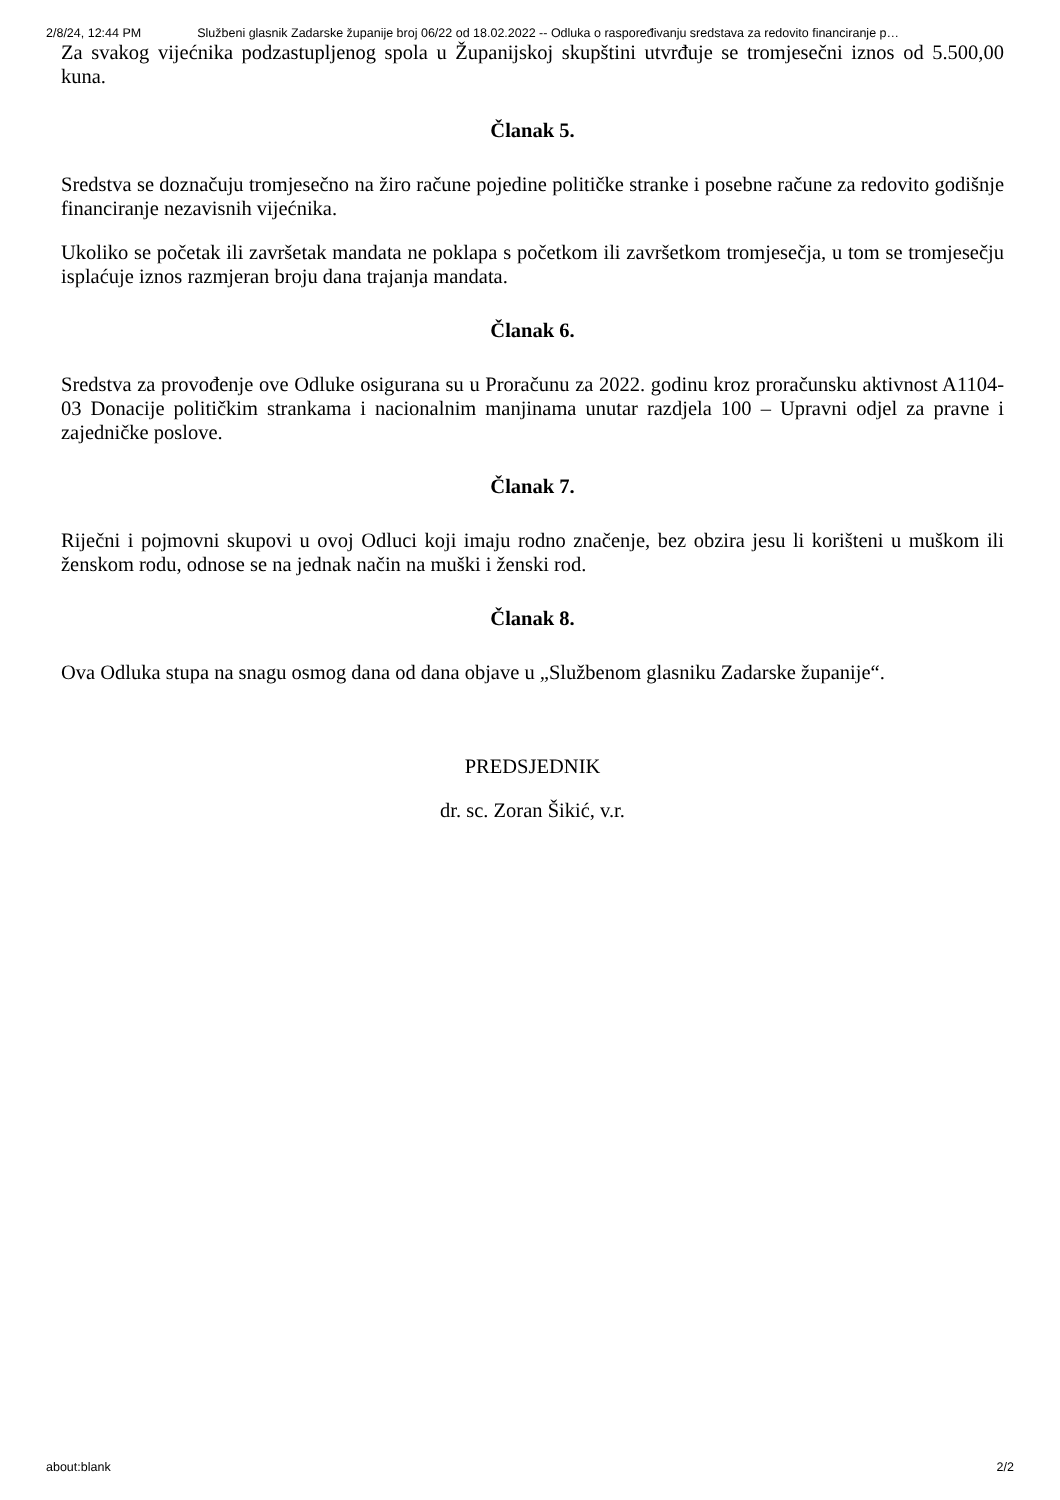2/8/24, 12:44 PM Službeni glasnik Zadarske županije broj 06/22 od 18.02.2022 -- Odluka o raspoređivanju sredstava za redovito financiranje p…
Za svakog vijećnika podzastupljenog spola u Županijskoj skupštini utvrđuje se tromjesečni iznos od 5.500,00 kuna.
Članak 5.
Sredstva se doznačuju tromjesečno na žiro račune pojedine političke stranke i posebne račune za redovito godišnje financiranje nezavisnih vijećnika.
Ukoliko se početak ili završetak mandata ne poklapa s početkom ili završetkom tromjesečja, u tom se tromjesečju isplaćuje iznos razmjeran broju dana trajanja mandata.
Članak 6.
Sredstva za provođenje ove Odluke osigurana su u Proračunu za 2022. godinu kroz proračunsku aktivnost A1104-03 Donacije političkim strankama i nacionalnim manjinama unutar razdjela 100 – Upravni odjel za pravne i zajedničke poslove.
Članak 7.
Riječni i pojmovni skupovi u ovoj Odluci koji imaju rodno značenje, bez obzira jesu li korišteni u muškom ili ženskom rodu, odnose se na jednak način na muški i ženski rod.
Članak 8.
Ova Odluka stupa na snagu osmog dana od dana objave u „Službenom glasniku Zadarske županije“.
PREDSJEDNIK
dr. sc. Zoran Šikić, v.r.
about:blank 2/2